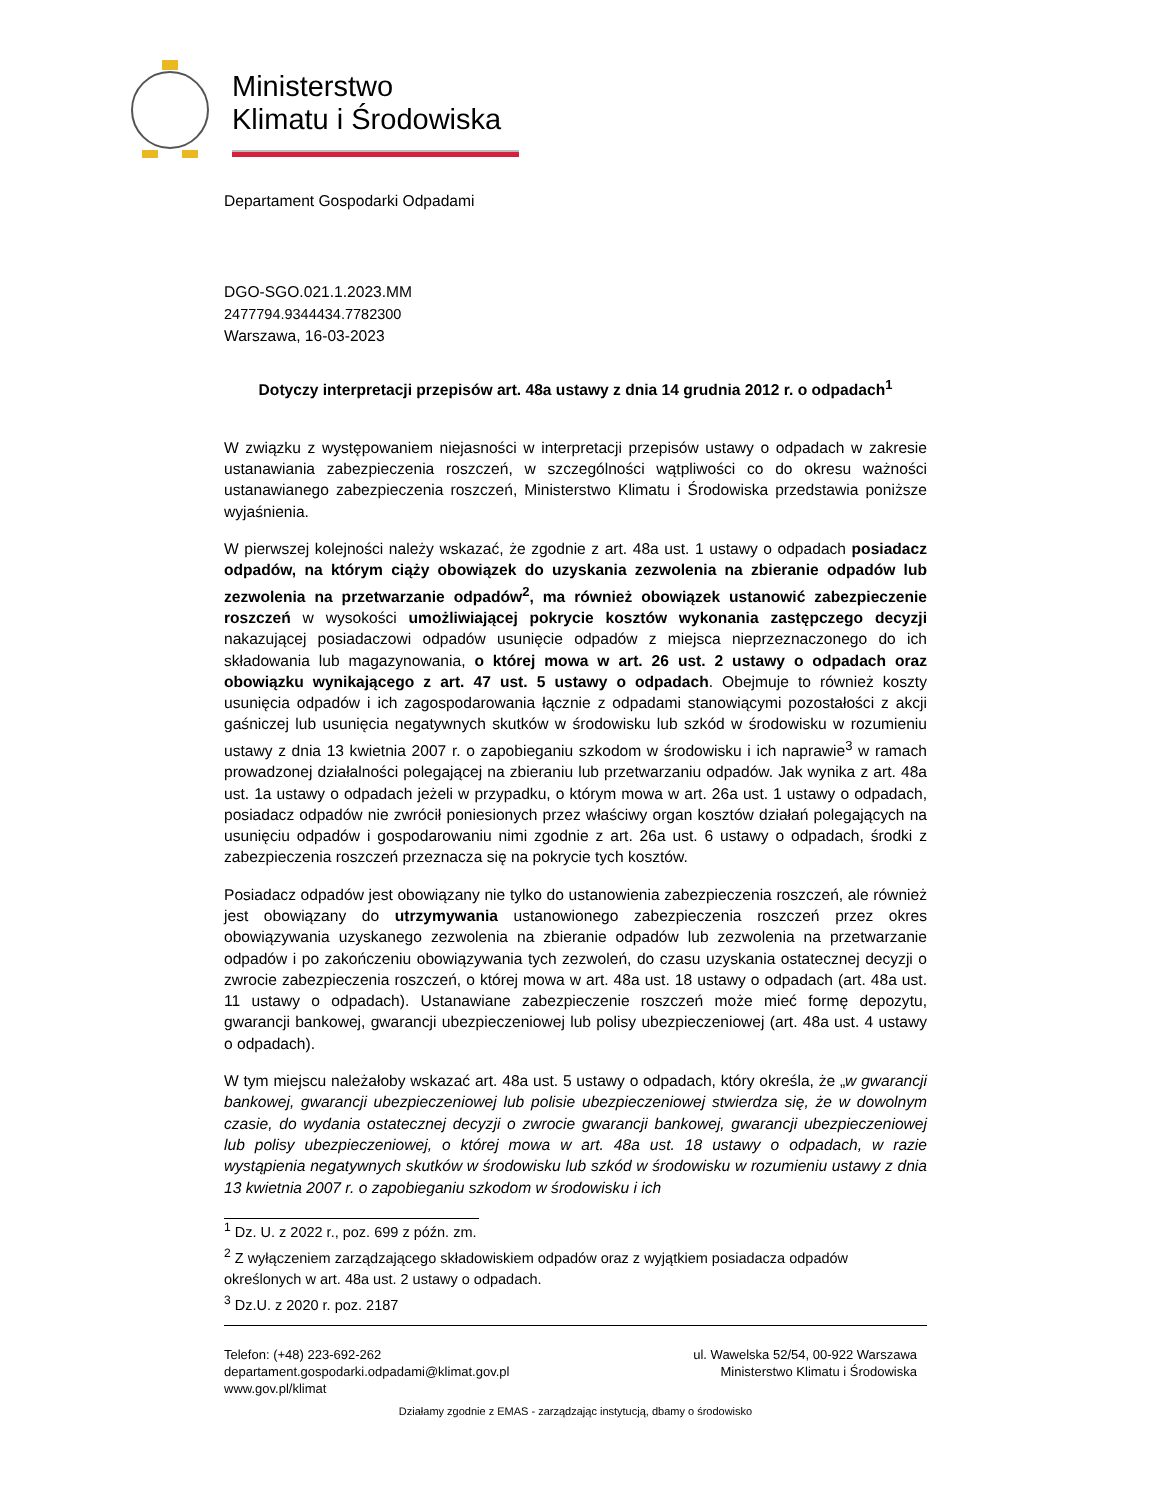Ministerstwo
Klimatu i Środowiska
Departament Gospodarki Odpadami
DGO-SGO.021.1.2023.MM
2477794.9344434.7782300
Warszawa, 16-03-2023
Dotyczy interpretacji przepisów art. 48a ustawy z dnia 14 grudnia 2012 r. o odpadach<sup>1</sup>
W związku z występowaniem niejasności w interpretacji przepisów ustawy o odpadach w zakresie ustanawiania zabezpieczenia roszczeń, w szczególności wątpliwości co do okresu ważności ustanawianego zabezpieczenia roszczeń, Ministerstwo Klimatu i Środowiska przedstawia poniższe wyjaśnienia.
W pierwszej kolejności należy wskazać, że zgodnie z art. 48a ust. 1 ustawy o odpadach posiadacz odpadów, na którym ciąży obowiązek do uzyskania zezwolenia na zbieranie odpadów lub zezwolenia na przetwarzanie odpadów<sup>2</sup>, ma również obowiązek ustanowić zabezpieczenie roszczeń w wysokości umożliwiającej pokrycie kosztów wykonania zastępczego decyzji nakazującej posiadaczowi odpadów usunięcie odpadów z miejsca nieprzeznaczonego do ich składowania lub magazynowania, o której mowa w art. 26 ust. 2 ustawy o odpadach oraz obowiązku wynikającego z art. 47 ust. 5 ustawy o odpadach. Obejmuje to również koszty usunięcia odpadów i ich zagospodarowania łącznie z odpadami stanowiącymi pozostałości z akcji gaśniczej lub usunięcia negatywnych skutków w środowisku lub szkód w środowisku w rozumieniu ustawy z dnia 13 kwietnia 2007 r. o zapobieganiu szkodom w środowisku i ich naprawie<sup>3</sup> w ramach prowadzonej działalności polegającej na zbieraniu lub przetwarzaniu odpadów. Jak wynika z art. 48a ust. 1a ustawy o odpadach jeżeli w przypadku, o którym mowa w art. 26a ust. 1 ustawy o odpadach, posiadacz odpadów nie zwrócił poniesionych przez właściwy organ kosztów działań polegających na usunięciu odpadów i gospodarowaniu nimi zgodnie z art. 26a ust. 6 ustawy o odpadach, środki z zabezpieczenia roszczeń przeznacza się na pokrycie tych kosztów.
Posiadacz odpadów jest obowiązany nie tylko do ustanowienia zabezpieczenia roszczeń, ale również jest obowiązany do utrzymywania ustanowionego zabezpieczenia roszczeń przez okres obowiązywania uzyskanego zezwolenia na zbieranie odpadów lub zezwolenia na przetwarzanie odpadów i po zakończeniu obowiązywania tych zezwoleń, do czasu uzyskania ostatecznej decyzji o zwrocie zabezpieczenia roszczeń, o której mowa w art. 48a ust. 18 ustawy o odpadach (art. 48a ust. 11 ustawy o odpadach). Ustanawiane zabezpieczenie roszczeń może mieć formę depozytu, gwarancji bankowej, gwarancji ubezpieczeniowej lub polisy ubezpieczeniowej (art. 48a ust. 4 ustawy o odpadach).
W tym miejscu należałoby wskazać art. 48a ust. 5 ustawy o odpadach, który określa, że „w gwarancji bankowej, gwarancji ubezpieczeniowej lub polisie ubezpieczeniowej stwierdza się, że w dowolnym czasie, do wydania ostatecznej decyzji o zwrocie gwarancji bankowej, gwarancji ubezpieczeniowej lub polisy ubezpieczeniowej, o której mowa w art. 48a ust. 18 ustawy o odpadach, w razie wystąpienia negatywnych skutków w środowisku lub szkód w środowisku w rozumieniu ustawy z dnia 13 kwietnia 2007 r. o zapobieganiu szkodom w środowisku i ich
<sup>1</sup> Dz. U. z 2022 r., poz. 699 z późn. zm.
<sup>2</sup> Z wyłączeniem zarządzającego składowiskiem odpadów oraz z wyjątkiem posiadacza odpadów określonych w art. 48a ust. 2 ustawy o odpadach.
<sup>3</sup> Dz.U. z 2020 r. poz. 2187
Telefon: (+48) 223-692-262
departament.gospodarki.odpadami@klimat.gov.pl
www.gov.pl/klimat
ul. Wawelska 52/54, 00-922 Warszawa
Ministerstwo Klimatu i Środowiska
Działamy zgodnie z EMAS - zarządzając instytucją, dbamy o środowisko